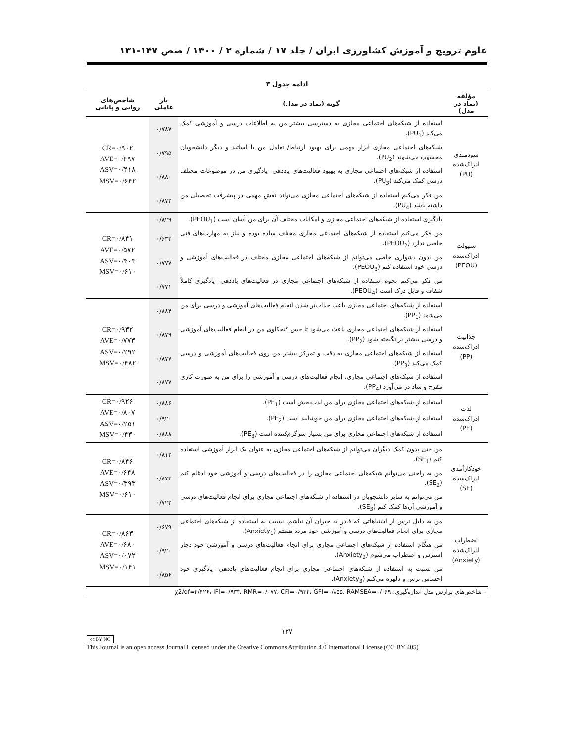علوم ترویج و آموزش کشاورزی ایران / جلد ۱۷ / شماره ۲ / ۱۴۰۰ / صص ۱۴۷-۱۳۱
ادامه جدول ۳
| مؤلفه (نماد در مدل) | گویه (نماد در مدل) | بار عاملی | شاخص‌های روایی و پایایی |
| --- | --- | --- | --- |
| سودمندی ادراک‌شده (PU) | استفاده از شبکه‌های اجتماعی مجازی به دسترسی بیشتر من به اطلاعات درسی و آموزشی کمک می‌کند (PU<sub>1</sub>). | ۰/۷۸۷ | CR=۰/۹۰۲ AVE=۰/۶۹۷ ASV=۰/۴۱۸ MSV=۰/۶۴۲ |
| | شبکه‌های اجتماعی مجازی ابزار مهمی برای بهبود ارتباط/ تعامل من با اساتید و دیگر دانشجویان محسوب می‌شوند (PU<sub>2</sub>). | ۰/۷۹۵ | |
| | استفاده از شبکه‌های اجتماعی مجازی به بهبود فعالیت‌های یاددهی- یادگیری من در موضوعات مختلف درسی کمک می‌کند (PU<sub>3</sub>). | ۰/۸۸۰ | |
| | من فکر می‌کنم استفاده از شبکه‌های اجتماعی مجازی می‌تواند نقش مهمی در پیشرفت تحصیلی من داشته باشد (PU<sub>4</sub>). | ۰/۸۷۲ | |
| سهولت ادراک‌شده (PEOU) | یادگیری استفاده از شبکه‌های اجتماعی مجازی و امکانات مختلف آن برای من آسان است (PEOU<sub>1</sub>). | ۰/۸۲۹ | CR=۰/۸۴۱ AVE=۰/۵۷۲ ASV=۰/۴۰۳ MSV=۰/۶۱۰ |
| | من فکر می‌کنم استفاده از شبکه‌های اجتماعی مجازی مختلف ساده بوده و نیاز به مهارت‌های فنی خاصی ندارد (PEOU<sub>2</sub>). | ۰/۶۳۳ | |
| | من بدون دشواری خاصی می‌توانم از شبکه‌های اجتماعی مجازی مختلف در فعالیت‌های آموزشی و درسی خود استفاده کنم (PEOU<sub>3</sub>). | ۰/۷۷۷ | |
| | من فکر می‌کنم نحوه استفاده از شبکه‌های اجتماعی مجازی در فعالیت‌های یاددهی- یادگیری کاملاً شفاف و قابل درک است (PEOU<sub>4</sub>). | ۰/۷۷۱ | |
| جذابیت ادراک‌شده (PP) | استفاده از شبکه‌های اجتماعی مجازی باعث جذاب‌تر شدن انجام فعالیت‌های آموزشی و درسی برای من می‌شود (PP<sub>1</sub>). | ۰/۸۸۴ | CR=۰/۹۳۲ AVE=۰/۷۷۳ ASV=۰/۲۹۲ MSV=۰/۴۸۲ |
| | استفاده از شبکه‌های اجتماعی مجازی باعث می‌شود تا حس کنجکاوی من در انجام فعالیت‌های آموزشی و درسی بیشتر برانگیخته شود (PP<sub>2</sub>). | ۰/۸۷۹ | |
| | استفاده از شبکه‌های اجتماعی مجازی به دقت و تمرکز بیشتر من روی فعالیت‌های آموزشی و درسی کمک می‌کند (PP<sub>3</sub>). | ۰/۸۷۷ | |
| | استفاده از شبکه‌های اجتماعی مجازی، انجام فعالیت‌های درسی و آموزشی را برای من به صورت کاری مفرح و شاد در می‌آورد (PP<sub>4</sub>). | ۰/۸۷۷ | |
| لذت ادراک‌شده (PE) | استفاده از شبکه‌های اجتماعی مجازی برای من لذت‌بخش است (PE<sub>1</sub>). | ۰/۸۸۶ | CR=۰/۹۲۶ AVE=۰/۸۰۷ ASV=۰/۲۵۱ MSV=۰/۴۳۰ |
| | استفاده از شبکه‌های اجتماعی مجازی برای من خوشایند است (PE<sub>2</sub>). | ۰/۹۲۰ | |
| | استفاده از شبکه‌های اجتماعی مجازی برای من بسیار سرگرم‌کننده است (PE<sub>3</sub>). | ۰/۸۸۸ | |
| خودکارآمدی ادراک‌شده (SE) | من حتی بدون کمک دیگران می‌توانم از شبکه‌های اجتماعی مجازی به عنوان یک ابزار آموزشی استفاده کنم (SE<sub>1</sub>). | ۰/۸۱۲ | CR=۰/۸۴۶ AVE=۰/۶۴۸ ASV=۰/۳۹۳ MSV=۰/۶۱۰ |
| | من به راحتی می‌توانم شبکه‌های اجتماعی مجازی را در فعالیت‌های درسی و آموزشی خود ادغام کنم (SE<sub>2</sub>). | ۰/۸۷۳ | |
| | من می‌توانم به سایر دانشجویان در استفاده از شبکه‌های اجتماعی مجازی برای انجام فعالیت‌های درسی و آموزشی آن‌ها کمک کنم (SE<sub>3</sub>). | ۰/۷۲۲ | |
| اضطراب ادراک‌شده (Anxiety) | من به دلیل ترس از اشتباهاتی که قادر به جبران آن نباشم، نسبت به استفاده از شبکه‌های اجتماعی مجازی برای انجام فعالیت‌های درسی و آموزشی خود مردد هستم (Anxiety<sub>1</sub>). | ۰/۶۷۹ | CR=۰/۸۶۳ AVE=۰/۶۸۰ ASV=۰/۰۷۲ MSV=۰/۱۴۱ |
| | من هنگام استفاده از شبکه‌های اجتماعی مجازی برای انجام فعالیت‌های درسی و آموزشی خود دچار استرس و اضطراب می‌شوم (Anxiety<sub>2</sub>). | ۰/۹۲۰ | |
| | من نسبت به استفاده از شبکه‌های اجتماعی مجازی برای انجام فعالیت‌های یاددهی- یادگیری خود احساس ترس و دلهره می‌کنم (Anxiety<sub>3</sub>). | ۰/۸۵۶ | |
| - شاخص‌های برازش مدل اندازه‌گیری: χ2/df=۲/۴۲۶، IFI=۰/۹۳۳، RMR=۰/۰۷۷، CFI=۰/۹۳۲، GFI=۰/۸۵۵، RAMSEA=۰/۰۶۹ | | | |
۱۳۷
cc BY NC
This Journal is an open access Journal Licensed under the Creative Commons Attribution 4.0 International License (CC BY 405)